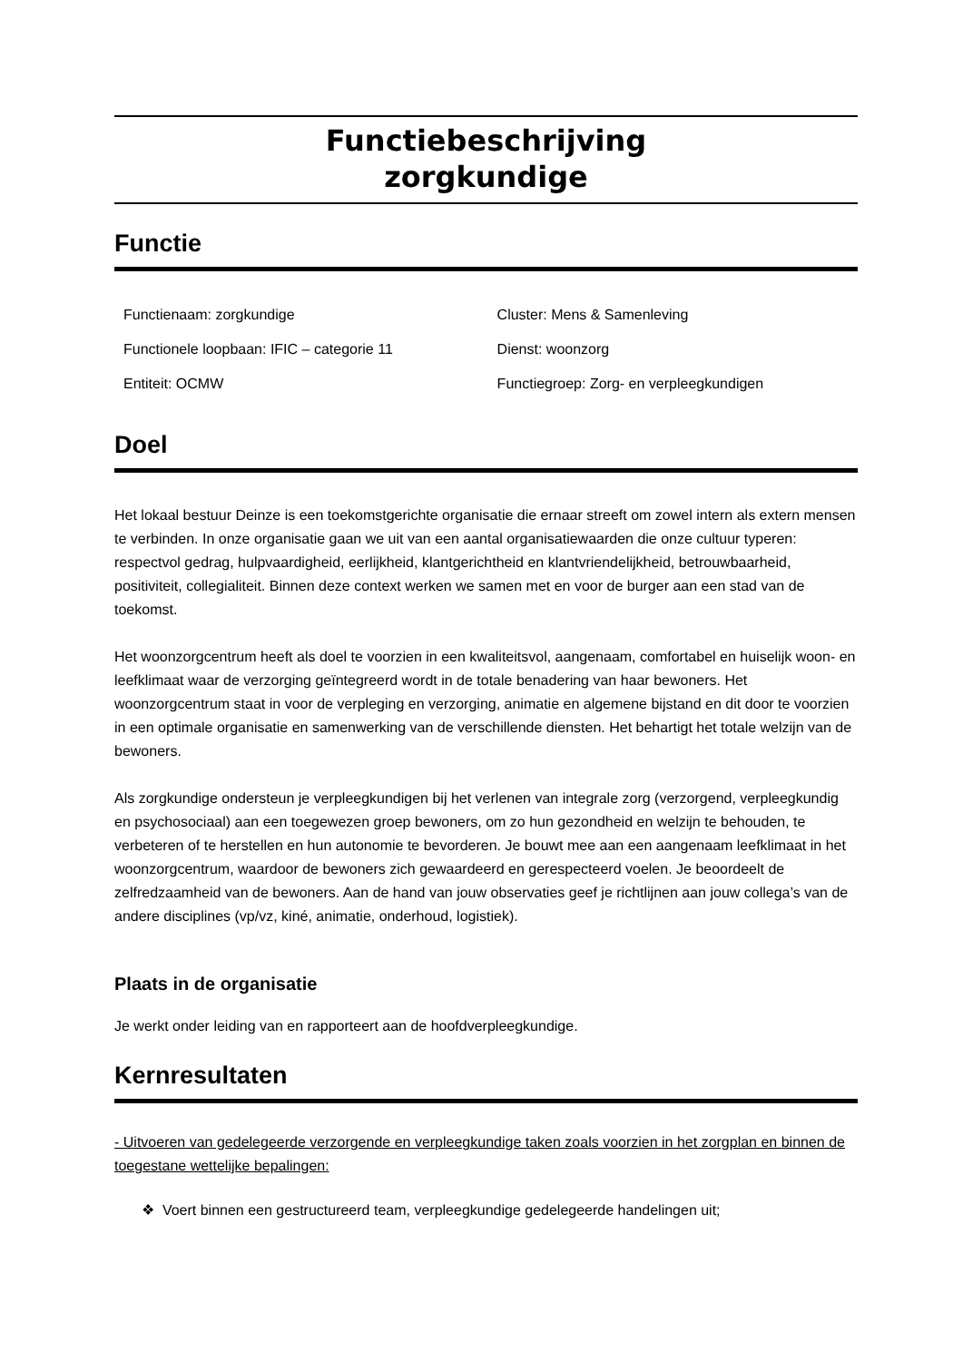Functiebeschrijving
zorgkundige
Functie
| Functienaam: zorgkundige | Cluster: Mens & Samenleving |
| Functionele loopbaan: IFIC – categorie 11 | Dienst: woonzorg |
| Entiteit: OCMW | Functiegroep: Zorg- en verpleegkundigen |
Doel
Het lokaal bestuur Deinze is een toekomstgerichte organisatie die ernaar streeft om zowel intern als extern mensen te verbinden. In onze organisatie gaan we uit van een aantal organisatiewaarden die onze cultuur typeren: respectvol gedrag, hulpvaardigheid, eerlijkheid, klantgerichtheid en klantvriendelijkheid, betrouwbaarheid, positiviteit, collegialiteit. Binnen deze context werken we samen met en voor de burger aan een stad van de toekomst.
Het woonzorgcentrum heeft als doel te voorzien in een kwaliteitsvol, aangenaam, comfortabel en huiselijk woon- en leefklimaat waar de verzorging geïntegreerd wordt in de totale benadering van haar bewoners. Het woonzorgcentrum staat in voor de verpleging en verzorging, animatie en algemene bijstand en dit door te voorzien in een optimale organisatie en samenwerking van de verschillende diensten. Het behartigt het totale welzijn van de bewoners.
Als zorgkundige ondersteun je verpleegkundigen bij het verlenen van integrale zorg (verzorgend, verpleegkundig en psychosociaal) aan een toegewezen groep bewoners, om zo hun gezondheid en welzijn te behouden, te verbeteren of te herstellen en hun autonomie te bevorderen. Je bouwt mee aan een aangenaam leefklimaat in het woonzorgcentrum, waardoor de bewoners zich gewaardeerd en gerespecteerd voelen. Je beoordeelt de zelfredzaamheid van de bewoners. Aan de hand van jouw observaties geef je richtlijnen aan jouw collega’s van de andere disciplines (vp/vz, kiné, animatie, onderhoud, logistiek).
Plaats in de organisatie
Je werkt onder leiding van en rapporteert aan de hoofdverpleegkundige.
Kernresultaten
- Uitvoeren van gedelegeerde verzorgende en verpleegkundige taken zoals voorzien in het zorgplan en binnen de toegestane wettelijke bepalingen:
❖ Voert binnen een gestructureerd team, verpleegkundige gedelegeerde handelingen uit;